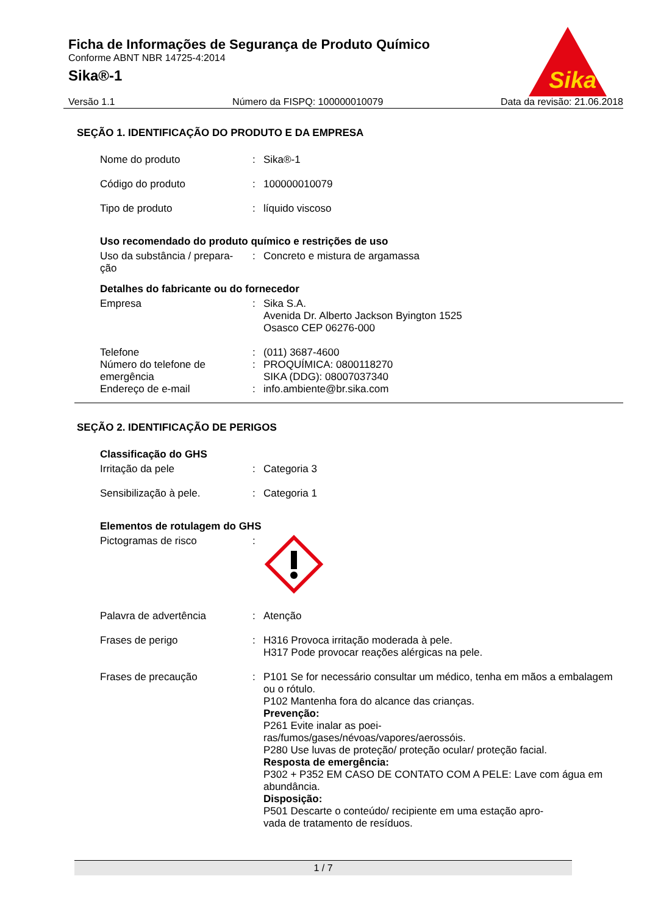Sika
Ficha de Informações de Segurança de Produto Químico
Conforme ABNT NBR 14725-4:2014
Sika®-1
Versão 1.1 Número da FISPQ: 100000010079 Data da revisão: 21.06.2018
SEÇÃO 1. IDENTIFICAÇÃO DO PRODUTO E DA EMPRESA
Nome do produto : Sika®-1
Código do produto : 100000010079
Tipo de produto : líquido viscoso
Uso recomendado do produto químico e restrições de uso
Uso da substância / prepara-
ção
: Concreto e mistura de argamassa
Detalhes do fabricante ou do fornecedor
Empresa : Sika S.A.
Avenida Dr. Alberto Jackson Byington 1525
Osasco CEP 06276-000
Telefone : (011) 3687-4600
Número do telefone de emergência
: PROQUÍMICA: 0800118270
SIKA (DDG): 08007037340
Endereço de e-mail : info.ambiente@br.sika.com
SEÇÃO 2. IDENTIFICAÇÃO DE PERIGOS
Classificação do GHS
Irritação da pele : Categoria 3
Sensibilização à pele. : Categoria 1
Elementos de rotulagem do GHS
Pictogramas de risco :
Palavra de advertência : Atenção
Frases de perigo : H316 Provoca irritação moderada à pele.
H317 Pode provocar reações alérgicas na pele.
Frases de precaução : P101 Se for necessário consultar um médico, tenha em mãos a embalagem ou o rótulo.
P102 Mantenha fora do alcance das crianças.
Prevenção:
P261 Evite inalar as poei-
ras/fumos/gases/névoas/vapores/aerossóis.
P280 Use luvas de proteção/ proteção ocular/ proteção facial.
Resposta de emergência:
P302 + P352 EM CASO DE CONTATO COM A PELE: Lave com água em abundância.
Disposição:
P501 Descarte o conteúdo/ recipiente em uma estação apro-
vada de tratamento de resíduos.
1 / 7